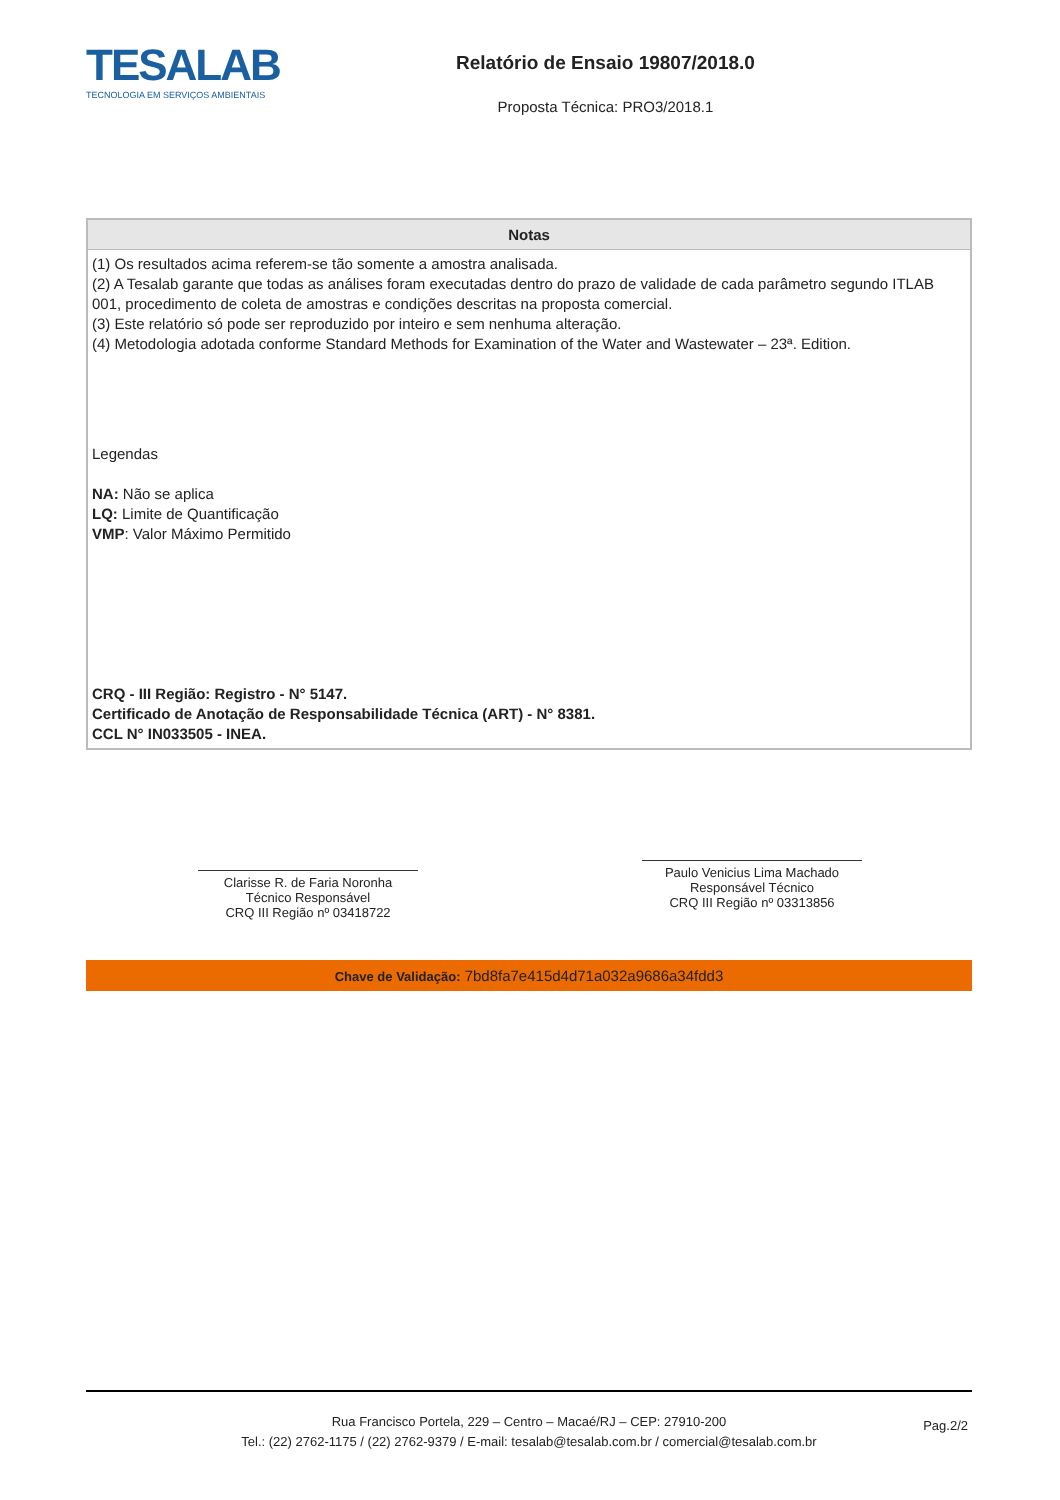TESALAB
TECNOLOGIA EM SERVIÇOS AMBIENTAIS
Relatório de Ensaio 19807/2018.0
Proposta Técnica: PRO3/2018.1
| Notas |
| --- |
| (1) Os resultados acima referem-se tão somente a amostra analisada. (2) A Tesalab garante que todas as análises foram executadas dentro do prazo de validade de cada parâmetro segundo ITLAB 001, procedimento de coleta de amostras e condições descritas na proposta comercial. (3) Este relatório só pode ser reproduzido por inteiro e sem nenhuma alteração. (4) Metodologia adotada conforme Standard Methods for Examination of the Water and Wastewater – 23ª. Edition. Legendas NA: Não se aplica LQ: Limite de Quantificação VMP : Valor Máximo Permitido CRQ - III Região: Registro - N° 5147. Certificado de Anotação de Responsabilidade Técnica (ART) - N° 8381. CCL N° IN033505 - INEA. |
Clarisse R. de Faria Noronha
Técnico Responsável
CRQ III Região nº 03418722
Paulo Venicius Lima Machado
Responsável Técnico
CRQ III Região nº 03313856
Chave de Validação: 7bd8fa7e415d4d71a032a9686a34fdd3
Rua Francisco Portela, 229 – Centro – Macaé/RJ – CEP: 27910-200
Tel.: (22) 2762-1175 / (22) 2762-9379 / E-mail: tesalab@tesalab.com.br / comercial@tesalab.com.br
Pag.2/2